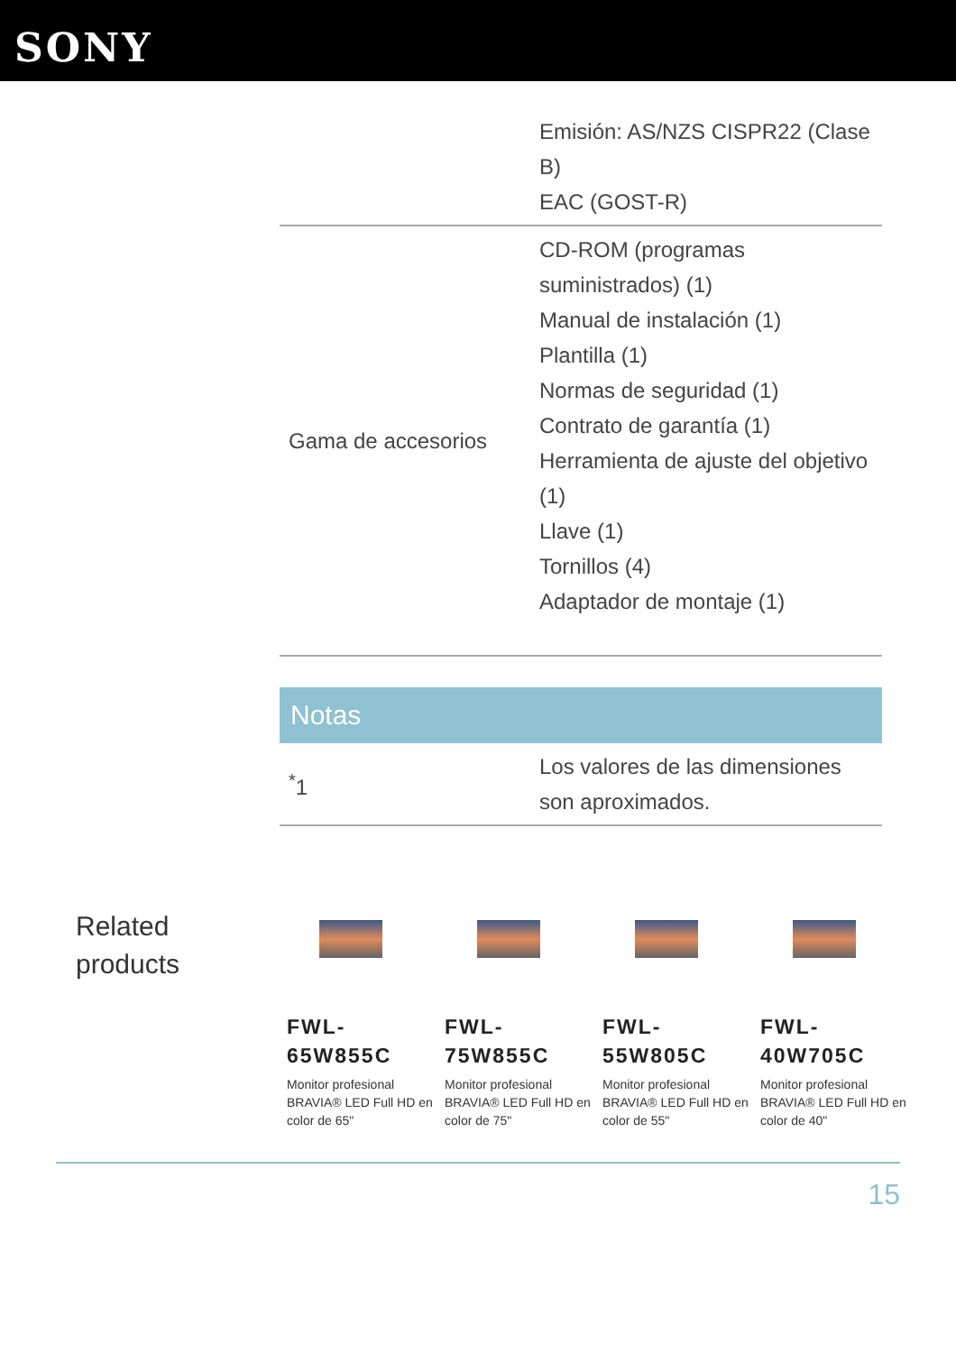SONY
| | Emisión: AS/NZS CISPR22 (Clase B) EAC (GOST-R) |
| Gama de accesorios | CD-ROM (programas suministrados) (1) Manual de instalación (1) Plantilla (1) Normas de seguridad (1) Contrato de garantía (1) Herramienta de ajuste del objetivo (1) Llave (1) Tornillos (4) Adaptador de montaje (1) |
Notas
| <sup>*</sup> 1 | Los valores de las dimensiones son aproximados. |
Related products
FWL-
65W855C
Monitor profesional BRAVIA® LED Full HD en color de 65"
FWL-
75W855C
Monitor profesional BRAVIA® LED Full HD en color de 75"
FWL-
55W805C
Monitor profesional BRAVIA® LED Full HD en color de 55"
FWL-
40W705C
Monitor profesional BRAVIA® LED Full HD en color de 40"
15